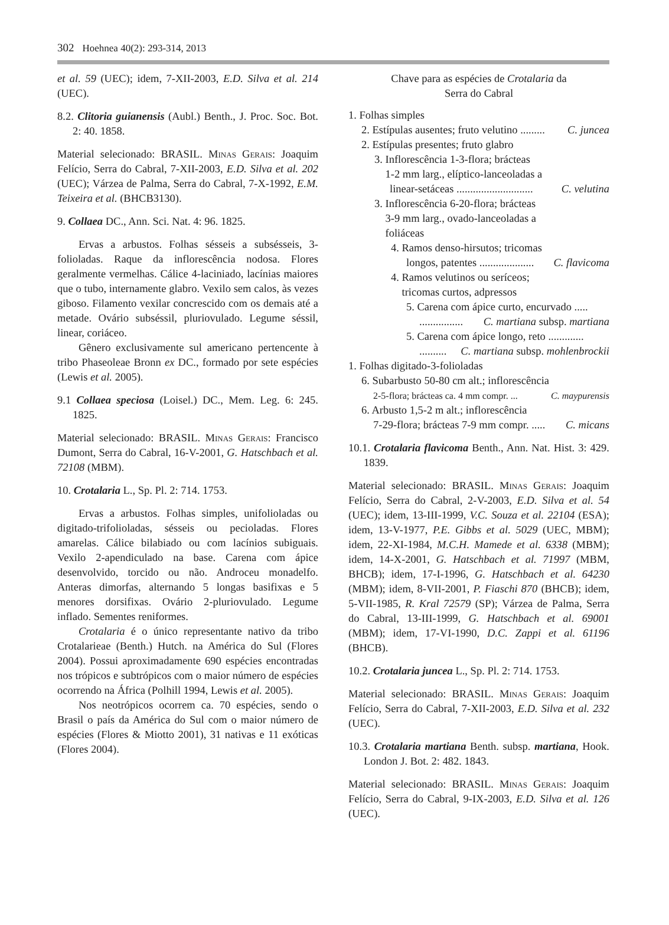302 Hoehnea 40(2): 293-314, 2013
et al. 59 (UEC); idem, 7-XII-2003, E.D. Silva et al. 214 (UEC).
8.2. Clitoria guianensis (Aubl.) Benth., J. Proc. Soc. Bot. 2: 40. 1858.
Material selecionado: BRASIL. Minas Gerais: Joaquim Felício, Serra do Cabral, 7-XII-2003, E.D. Silva et al. 202 (UEC); Várzea de Palma, Serra do Cabral, 7-X-1992, E.M. Teixeira et al. (BHCB3130).
9. Collaea DC., Ann. Sci. Nat. 4: 96. 1825.
Ervas a arbustos. Folhas sésseis a subsésseis, 3-folioladas. Raque da inflorescência nodosa. Flores geralmente vermelhas. Cálice 4-laciniado, lacínias maiores que o tubo, internamente glabro. Vexilo sem calos, às vezes giboso. Filamento vexilar concrescido com os demais até a metade. Ovário subséssil, pluriovulado. Legume séssil, linear, coriáceo.
Gênero exclusivamente sul americano pertencente à tribo Phaseoleae Bronn ex DC., formado por sete espécies (Lewis et al. 2005).
9.1 Collaea speciosa (Loisel.) DC., Mem. Leg. 6: 245. 1825.
Material selecionado: BRASIL. Minas Gerais: Francisco Dumont, Serra do Cabral, 16-V-2001, G. Hatschbach et al. 72108 (MBM).
10. Crotalaria L., Sp. Pl. 2: 714. 1753.
Ervas a arbustos. Folhas simples, unifolioladas ou digitado-trifolioladas, sésseis ou pecioladas. Flores amarelas. Cálice bilabiado ou com lacínios subiguais. Vexilo 2-apendiculado na base. Carena com ápice desenvolvido, torcido ou não. Androceu monadelfo. Anteras dimorfas, alternando 5 longas basifixas e 5 menores dorsifixas. Ovário 2-pluriovulado. Legume inflado. Sementes reniformes.
Crotalaria é o único representante nativo da tribo Crotalarieae (Benth.) Hutch. na América do Sul (Flores 2004). Possui aproximadamente 690 espécies encontradas nos trópicos e subtrópicos com o maior número de espécies ocorrendo na África (Polhill 1994, Lewis et al. 2005).
Nos neotrópicos ocorrem ca. 70 espécies, sendo o Brasil o país da América do Sul com o maior número de espécies (Flores & Miotto 2001), 31 nativas e 11 exóticas (Flores 2004).
Chave para as espécies de Crotalaria da
Serra do Cabral
1. Folhas simples
2. Estípulas ausentes; fruto velutino ......... C. juncea
2. Estípulas presentes; fruto glabro
3. Inflorescência 1-3-flora; brácteas
1-2 mm larg., elíptico-lanceoladas a
linear-setáceas ............................ C. velutina
3. Inflorescência 6-20-flora; brácteas
3-9 mm larg., ovado-lanceoladas a
foliáceas
4. Ramos denso-hirsutos; tricomas
longos, patentes .................... C. flavicoma
4. Ramos velutinos ou seríceos;
tricomas curtos, adpressos
5. Carena com ápice curto, encurvado .....
................ C. martiana subsp. martiana
5. Carena com ápice longo, reto .............
.......... C. martiana subsp. mohlenbrockii
1. Folhas digitado-3-folioladas
6. Subarbusto 50-80 cm alt.; inflorescência
2-5-flora; brácteas ca. 4 mm compr. ... C. maypurensis
6. Arbusto 1,5-2 m alt.; inflorescência
7-29-flora; brácteas 7-9 mm compr. ..... C. micans
10.1. Crotalaria flavicoma Benth., Ann. Nat. Hist. 3: 429. 1839.
Material selecionado: BRASIL. Minas Gerais: Joaquim Felício, Serra do Cabral, 2-V-2003, E.D. Silva et al. 54 (UEC); idem, 13-III-1999, V.C. Souza et al. 22104 (ESA); idem, 13-V-1977, P.E. Gibbs et al. 5029 (UEC, MBM); idem, 22-XI-1984, M.C.H. Mamede et al. 6338 (MBM); idem, 14-X-2001, G. Hatschbach et al. 71997 (MBM, BHCB); idem, 17-I-1996, G. Hatschbach et al. 64230 (MBM); idem, 8-VII-2001, P. Fiaschi 870 (BHCB); idem, 5-VII-1985, R. Kral 72579 (SP); Várzea de Palma, Serra do Cabral, 13-III-1999, G. Hatschbach et al. 69001 (MBM); idem, 17-VI-1990, D.C. Zappi et al. 61196 (BHCB).
10.2. Crotalaria juncea L., Sp. Pl. 2: 714. 1753.
Material selecionado: BRASIL. Minas Gerais: Joaquim Felício, Serra do Cabral, 7-XII-2003, E.D. Silva et al. 232 (UEC).
10.3. Crotalaria martiana Benth. subsp. martiana, Hook. London J. Bot. 2: 482. 1843.
Material selecionado: BRASIL. Minas Gerais: Joaquim Felício, Serra do Cabral, 9-IX-2003, E.D. Silva et al. 126 (UEC).